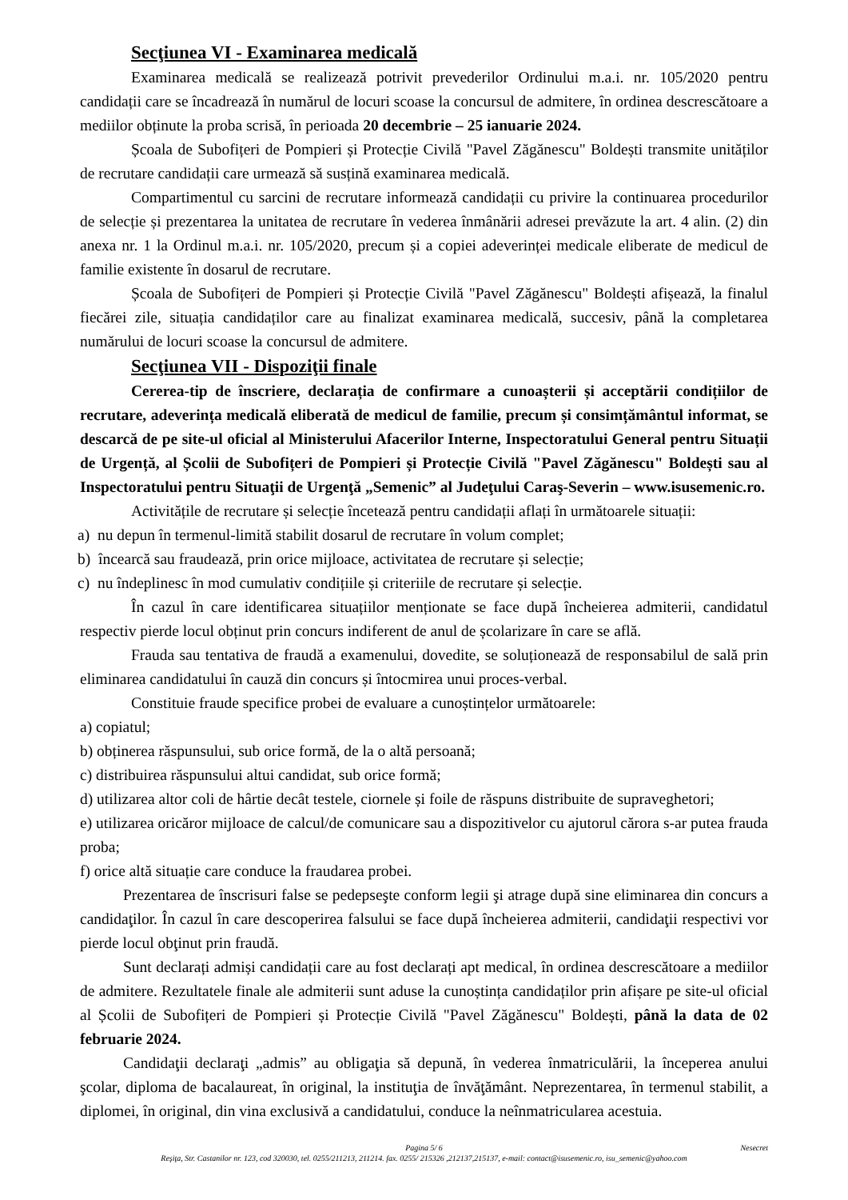Secţiunea VI - Examinarea medicală
Examinarea medicală se realizează potrivit prevederilor Ordinului m.a.i. nr. 105/2020 pentru candidații care se încadrează în numărul de locuri scoase la concursul de admitere, în ordinea descrescătoare a mediilor obținute la proba scrisă, în perioada 20 decembrie – 25 ianuarie 2024.
Școala de Subofițeri de Pompieri și Protecție Civilă "Pavel Zăgănescu" Boldești transmite unităților de recrutare candidații care urmează să susțină examinarea medicală.
Compartimentul cu sarcini de recrutare informează candidații cu privire la continuarea procedurilor de selecție și prezentarea la unitatea de recrutare în vederea înmânării adresei prevăzute la art. 4 alin. (2) din anexa nr. 1 la Ordinul m.a.i. nr. 105/2020, precum și a copiei adeverinței medicale eliberate de medicul de familie existente în dosarul de recrutare.
Școala de Subofițeri de Pompieri și Protecție Civilă "Pavel Zăgănescu" Boldești afișează, la finalul fiecărei zile, situația candidaților care au finalizat examinarea medicală, succesiv, până la completarea numărului de locuri scoase la concursul de admitere.
Secţiunea VII - Dispoziţii finale
Cererea-tip de înscriere, declarația de confirmare a cunoașterii și acceptării condițiilor de recrutare, adeverința medicală eliberată de medicul de familie, precum și consimțământul informat, se descarcă de pe site-ul oficial al Ministerului Afacerilor Interne, Inspectoratului General pentru Situații de Urgență, al Școlii de Subofițeri de Pompieri și Protecție Civilă "Pavel Zăgănescu" Boldești sau al Inspectoratului pentru Situaţii de Urgenţă „Semenic” al Judeţului Caraş-Severin – www.isusemenic.ro.
Activitățile de recrutare și selecție încetează pentru candidații aflați în următoarele situații:
a) nu depun în termenul-limită stabilit dosarul de recrutare în volum complet;
b) încearcă sau fraudează, prin orice mijloace, activitatea de recrutare și selecție;
c) nu îndeplinesc în mod cumulativ condițiile și criteriile de recrutare și selecție.
În cazul în care identificarea situațiilor menționate se face după încheierea admiterii, candidatul respectiv pierde locul obținut prin concurs indiferent de anul de școlarizare în care se află.
Frauda sau tentativa de fraudă a examenului, dovedite, se soluționează de responsabilul de sală prin eliminarea candidatului în cauză din concurs și întocmirea unui proces-verbal.
Constituie fraude specifice probei de evaluare a cunoștințelor următoarele:
a) copiatul;
b) obținerea răspunsului, sub orice formă, de la o altă persoană;
c) distribuirea răspunsului altui candidat, sub orice formă;
d) utilizarea altor coli de hârtie decât testele, ciornele și foile de răspuns distribuite de supraveghetori;
e) utilizarea oricăror mijloace de calcul/de comunicare sau a dispozitivelor cu ajutorul cărora s-ar putea frauda proba;
f) orice altă situație care conduce la fraudarea probei.
Prezentarea de înscrisuri false se pedepseşte conform legii şi atrage după sine eliminarea din concurs a candidaţilor. În cazul în care descoperirea falsului se face după încheierea admiterii, candidaţii respectivi vor pierde locul obţinut prin fraudă.
Sunt declarați admiși candidații care au fost declarați apt medical, în ordinea descrescătoare a mediilor de admitere. Rezultatele finale ale admiterii sunt aduse la cunoștința candidaților prin afișare pe site-ul oficial al Școlii de Subofițeri de Pompieri și Protecție Civilă "Pavel Zăgănescu" Boldești, până la data de 02 februarie 2024.
Candidaţii declaraţi „admis” au obligaţia să depună, în vederea înmatriculării, la începerea anului şcolar, diploma de bacalaureat, în original, la instituţia de învăţământ. Neprezentarea, în termenul stabilit, a diplomei, în original, din vina exclusivă a candidatului, conduce la neînmatricularea acestuia.
Pagina 5/ 6 Nesecret
Reşiţa, Str. Castanilor nr. 123, cod 320030, tel. 0255/211213, 211214. fax. 0255/ 215326 ,212137,215137, e-mail: contact@isusemenic.ro, isu_semenic@yahoo.com